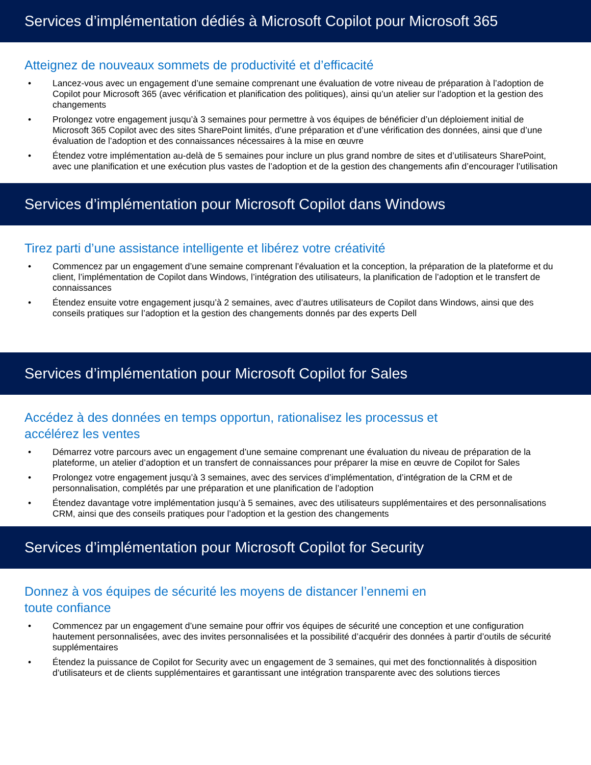Services d’implémentation dédiés à Microsoft Copilot pour Microsoft 365
Atteignez de nouveaux sommets de productivité et d’efficacité
• Lancez-vous avec un engagement d’une semaine comprenant une évaluation de votre niveau de préparation à l’adoption de Copilot pour Microsoft 365 (avec vérification et planification des politiques), ainsi qu’un atelier sur l’adoption et la gestion des changements
• Prolongez votre engagement jusqu’à 3 semaines pour permettre à vos équipes de bénéficier d’un déploiement initial de Microsoft 365 Copilot avec des sites SharePoint limités, d’une préparation et d’une vérification des données, ainsi que d’une évaluation de l’adoption et des connaissances nécessaires à la mise en œuvre
• Étendez votre implémentation au-delà de 5 semaines pour inclure un plus grand nombre de sites et d’utilisateurs SharePoint, avec une planification et une exécution plus vastes de l’adoption et de la gestion des changements afin d’encourager l’utilisation
Services d’implémentation pour Microsoft Copilot dans Windows
Tirez parti d’une assistance intelligente et libérez votre créativité
• Commencez par un engagement d’une semaine comprenant l’évaluation et la conception, la préparation de la plateforme et du client, l’implémentation de Copilot dans Windows, l’intégration des utilisateurs, la planification de l’adoption et le transfert de connaissances
• Étendez ensuite votre engagement jusqu’à 2 semaines, avec d’autres utilisateurs de Copilot dans Windows, ainsi que des conseils pratiques sur l’adoption et la gestion des changements donnés par des experts Dell
Services d’implémentation pour Microsoft Copilot for Sales
Accédez à des données en temps opportun, rationalisez les processus et
accélérez les ventes
• Démarrez votre parcours avec un engagement d’une semaine comprenant une évaluation du niveau de préparation de la plateforme, un atelier d’adoption et un transfert de connaissances pour préparer la mise en œuvre de Copilot for Sales
• Prolongez votre engagement jusqu’à 3 semaines, avec des services d’implémentation, d’intégration de la CRM et de personnalisation, complétés par une préparation et une planification de l’adoption
• Étendez davantage votre implémentation jusqu’à 5 semaines, avec des utilisateurs supplémentaires et des personnalisations CRM, ainsi que des conseils pratiques pour l’adoption et la gestion des changements
Services d’implémentation pour Microsoft Copilot for Security
Donnez à vos équipes de sécurité les moyens de distancer l’ennemi en
toute confiance
• Commencez par un engagement d’une semaine pour offrir vos équipes de sécurité une conception et une configuration hautement personnalisées, avec des invites personnalisées et la possibilité d’acquérir des données à partir d’outils de sécurité supplémentaires
• Étendez la puissance de Copilot for Security avec un engagement de 3 semaines, qui met des fonctionnalités à disposition d’utilisateurs et de clients supplémentaires et garantissant une intégration transparente avec des solutions tierces